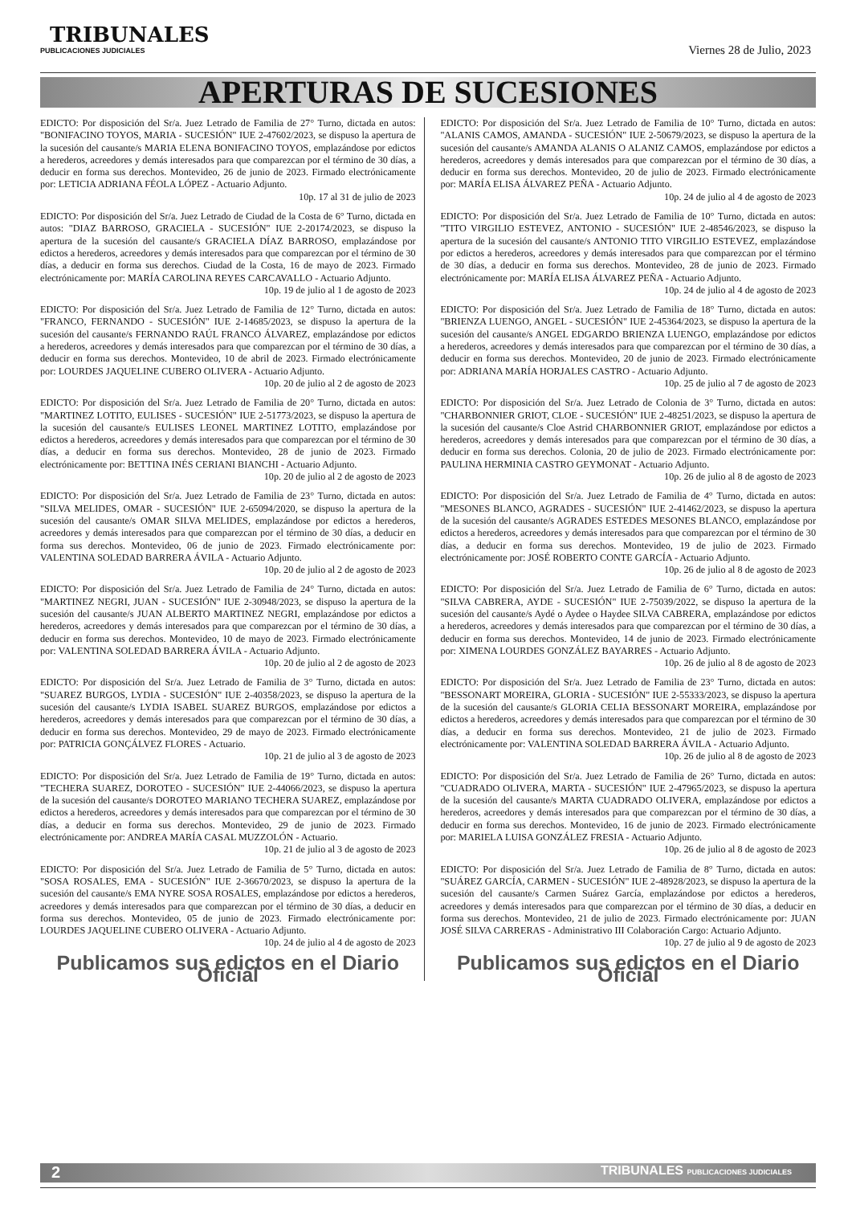TRIBUNALES
PUBLICACIONES JUDICIALES
Viernes 28 de Julio, 2023
APERTURAS DE SUCESIONES
EDICTO: Por disposición del Sr/a. Juez Letrado de Familia de 27° Turno, dictada en autos: "BONIFACINO TOYOS, MARIA - SUCESIÓN" IUE 2-47602/2023, se dispuso la apertura de la sucesión del causante/s MARIA ELENA BONIFACINO TOYOS, emplazándose por edictos a herederos, acreedores y demás interesados para que comparezcan por el término de 30 días, a deducir en forma sus derechos. Montevideo, 26 de junio de 2023. Firmado electrónicamente por: LETICIA ADRIANA FÉOLA LÓPEZ - Actuario Adjunto.
10p. 17 al 31 de julio de 2023
EDICTO: Por disposición del Sr/a. Juez Letrado de Ciudad de la Costa de 6° Turno, dictada en autos: "DIAZ BARROSO, GRACIELA - SUCESIÓN" IUE 2-20174/2023, se dispuso la apertura de la sucesión del causante/s GRACIELA DÍAZ BARROSO, emplazándose por edictos a herederos, acreedores y demás interesados para que comparezcan por el término de 30 días, a deducir en forma sus derechos. Ciudad de la Costa, 16 de mayo de 2023. Firmado electrónicamente por: MARÍA CAROLINA REYES CARCAVALLO - Actuario Adjunto.
10p. 19 de julio al 1 de agosto de 2023
EDICTO: Por disposición del Sr/a. Juez Letrado de Familia de 12° Turno, dictada en autos: "FRANCO, FERNANDO - SUCESIÓN" IUE 2-14685/2023, se dispuso la apertura de la sucesión del causante/s FERNANDO RAÚL FRANCO ÁLVAREZ, emplazándose por edictos a herederos, acreedores y demás interesados para que comparezcan por el término de 30 días, a deducir en forma sus derechos. Montevideo, 10 de abril de 2023. Firmado electrónicamente por: LOURDES JAQUELINE CUBERO OLIVERA - Actuario Adjunto.
10p. 20 de julio al 2 de agosto de 2023
EDICTO: Por disposición del Sr/a. Juez Letrado de Familia de 20° Turno, dictada en autos: "MARTINEZ LOTITO, EULISES - SUCESIÓN" IUE 2-51773/2023, se dispuso la apertura de la sucesión del causante/s EULISES LEONEL MARTINEZ LOTITO, emplazándose por edictos a herederos, acreedores y demás interesados para que comparezcan por el término de 30 días, a deducir en forma sus derechos. Montevideo, 28 de junio de 2023. Firmado electrónicamente por: BETTINA INÉS CERIANI BIANCHI - Actuario Adjunto.
10p. 20 de julio al 2 de agosto de 2023
EDICTO: Por disposición del Sr/a. Juez Letrado de Familia de 23° Turno, dictada en autos: "SILVA MELIDES, OMAR - SUCESIÓN" IUE 2-65094/2020, se dispuso la apertura de la sucesión del causante/s OMAR SILVA MELIDES, emplazándose por edictos a herederos, acreedores y demás interesados para que comparezcan por el término de 30 días, a deducir en forma sus derechos. Montevideo, 06 de junio de 2023. Firmado electrónicamente por: VALENTINA SOLEDAD BARRERA ÁVILA - Actuario Adjunto.
10p. 20 de julio al 2 de agosto de 2023
EDICTO: Por disposición del Sr/a. Juez Letrado de Familia de 24° Turno, dictada en autos: "MARTINEZ NEGRI, JUAN - SUCESIÓN" IUE 2-30948/2023, se dispuso la apertura de la sucesión del causante/s JUAN ALBERTO MARTINEZ NEGRI, emplazándose por edictos a herederos, acreedores y demás interesados para que comparezcan por el término de 30 días, a deducir en forma sus derechos. Montevideo, 10 de mayo de 2023. Firmado electrónicamente por: VALENTINA SOLEDAD BARRERA ÁVILA - Actuario Adjunto.
10p. 20 de julio al 2 de agosto de 2023
EDICTO: Por disposición del Sr/a. Juez Letrado de Familia de 3° Turno, dictada en autos: "SUAREZ BURGOS, LYDIA - SUCESIÓN" IUE 2-40358/2023, se dispuso la apertura de la sucesión del causante/s LYDIA ISABEL SUAREZ BURGOS, emplazándose por edictos a herederos, acreedores y demás interesados para que comparezcan por el término de 30 días, a deducir en forma sus derechos. Montevideo, 29 de mayo de 2023. Firmado electrónicamente por: PATRICIA GONÇÁLVEZ FLORES - Actuario.
10p. 21 de julio al 3 de agosto de 2023
EDICTO: Por disposición del Sr/a. Juez Letrado de Familia de 19° Turno, dictada en autos: "TECHERA SUAREZ, DOROTEO - SUCESIÓN" IUE 2-44066/2023, se dispuso la apertura de la sucesión del causante/s DOROTEO MARIANO TECHERA SUAREZ, emplazándose por edictos a herederos, acreedores y demás interesados para que comparezcan por el término de 30 días, a deducir en forma sus derechos. Montevideo, 29 de junio de 2023. Firmado electrónicamente por: ANDREA MARÍA CASAL MUZZOLÓN - Actuario.
10p. 21 de julio al 3 de agosto de 2023
EDICTO: Por disposición del Sr/a. Juez Letrado de Familia de 5° Turno, dictada en autos: "SOSA ROSALES, EMA - SUCESIÓN" IUE 2-36670/2023, se dispuso la apertura de la sucesión del causante/s EMA NYRE SOSA ROSALES, emplazándose por edictos a herederos, acreedores y demás interesados para que comparezcan por el término de 30 días, a deducir en forma sus derechos. Montevideo, 05 de junio de 2023. Firmado electrónicamente por: LOURDES JAQUELINE CUBERO OLIVERA - Actuario Adjunto.
10p. 24 de julio al 4 de agosto de 2023
Publicamos sus edictos en el Diario Oficial
EDICTO: Por disposición del Sr/a. Juez Letrado de Familia de 10° Turno, dictada en autos: "ALANIS CAMOS, AMANDA - SUCESIÓN" IUE 2-50679/2023, se dispuso la apertura de la sucesión del causante/s AMANDA ALANIS O ALANIZ CAMOS, emplazándose por edictos a herederos, acreedores y demás interesados para que comparezcan por el término de 30 días, a deducir en forma sus derechos. Montevideo, 20 de julio de 2023. Firmado electrónicamente por: MARÍA ELISA ÁLVAREZ PEÑA - Actuario Adjunto.
10p. 24 de julio al 4 de agosto de 2023
EDICTO: Por disposición del Sr/a. Juez Letrado de Familia de 10° Turno, dictada en autos: "TITO VIRGILIO ESTEVEZ, ANTONIO - SUCESIÓN" IUE 2-48546/2023, se dispuso la apertura de la sucesión del causante/s ANTONIO TITO VIRGILIO ESTEVEZ, emplazándose por edictos a herederos, acreedores y demás interesados para que comparezcan por el término de 30 días, a deducir en forma sus derechos. Montevideo, 28 de junio de 2023. Firmado electrónicamente por: MARÍA ELISA ÁLVAREZ PEÑA - Actuario Adjunto.
10p. 24 de julio al 4 de agosto de 2023
EDICTO: Por disposición del Sr/a. Juez Letrado de Familia de 18° Turno, dictada en autos: "BRIENZA LUENGO, ANGEL - SUCESIÓN" IUE 2-45364/2023, se dispuso la apertura de la sucesión del causante/s ANGEL EDGARDO BRIENZA LUENGO, emplazándose por edictos a herederos, acreedores y demás interesados para que comparezcan por el término de 30 días, a deducir en forma sus derechos. Montevideo, 20 de junio de 2023. Firmado electrónicamente por: ADRIANA MARÍA HORJALES CASTRO - Actuario Adjunto.
10p. 25 de julio al 7 de agosto de 2023
EDICTO: Por disposición del Sr/a. Juez Letrado de Colonia de 3° Turno, dictada en autos: "CHARBONNIER GRIOT, CLOE - SUCESIÓN" IUE 2-48251/2023, se dispuso la apertura de la sucesión del causante/s Cloe Astrid CHARBONNIER GRIOT, emplazándose por edictos a herederos, acreedores y demás interesados para que comparezcan por el término de 30 días, a deducir en forma sus derechos. Colonia, 20 de julio de 2023. Firmado electrónicamente por: PAULINA HERMINIA CASTRO GEYMONAT - Actuario Adjunto.
10p. 26 de julio al 8 de agosto de 2023
EDICTO: Por disposición del Sr/a. Juez Letrado de Familia de 4° Turno, dictada en autos: "MESONES BLANCO, AGRADES - SUCESIÓN" IUE 2-41462/2023, se dispuso la apertura de la sucesión del causante/s AGRADES ESTEDES MESONES BLANCO, emplazándose por edictos a herederos, acreedores y demás interesados para que comparezcan por el término de 30 días, a deducir en forma sus derechos. Montevideo, 19 de julio de 2023. Firmado electrónicamente por: JOSÉ ROBERTO CONTE GARCÍA - Actuario Adjunto.
10p. 26 de julio al 8 de agosto de 2023
EDICTO: Por disposición del Sr/a. Juez Letrado de Familia de 6° Turno, dictada en autos: "SILVA CABRERA, AYDE - SUCESIÓN" IUE 2-75039/2022, se dispuso la apertura de la sucesión del causante/s Aydé o Aydee o Haydee SILVA CABRERA, emplazándose por edictos a herederos, acreedores y demás interesados para que comparezcan por el término de 30 días, a deducir en forma sus derechos. Montevideo, 14 de junio de 2023. Firmado electrónicamente por: XIMENA LOURDES GONZÁLEZ BAYARRES - Actuario Adjunto.
10p. 26 de julio al 8 de agosto de 2023
EDICTO: Por disposición del Sr/a. Juez Letrado de Familia de 23° Turno, dictada en autos: "BESSONART MOREIRA, GLORIA - SUCESIÓN" IUE 2-55333/2023, se dispuso la apertura de la sucesión del causante/s GLORIA CELIA BESSONART MOREIRA, emplazándose por edictos a herederos, acreedores y demás interesados para que comparezcan por el término de 30 días, a deducir en forma sus derechos. Montevideo, 21 de julio de 2023. Firmado electrónicamente por: VALENTINA SOLEDAD BARRERA ÁVILA - Actuario Adjunto.
10p. 26 de julio al 8 de agosto de 2023
EDICTO: Por disposición del Sr/a. Juez Letrado de Familia de 26° Turno, dictada en autos: "CUADRADO OLIVERA, MARTA - SUCESIÓN" IUE 2-47965/2023, se dispuso la apertura de la sucesión del causante/s MARTA CUADRADO OLIVERA, emplazándose por edictos a herederos, acreedores y demás interesados para que comparezcan por el término de 30 días, a deducir en forma sus derechos. Montevideo, 16 de junio de 2023. Firmado electrónicamente por: MARIELA LUISA GONZÁLEZ FRESIA - Actuario Adjunto.
10p. 26 de julio al 8 de agosto de 2023
EDICTO: Por disposición del Sr/a. Juez Letrado de Familia de 8° Turno, dictada en autos: "SUÁREZ GARCÍA, CARMEN - SUCESIÓN" IUE 2-48928/2023, se dispuso la apertura de la sucesión del causante/s Carmen Suárez García, emplazándose por edictos a herederos, acreedores y demás interesados para que comparezcan por el término de 30 días, a deducir en forma sus derechos. Montevideo, 21 de julio de 2023. Firmado electrónicamente por: JUAN JOSÉ SILVA CARRERAS - Administrativo III Colaboración Cargo: Actuario Adjunto.
10p. 27 de julio al 9 de agosto de 2023
Publicamos sus edictos en el Diario Oficial
2 TRIBUNALES PUBLICACIONES JUDICIALES